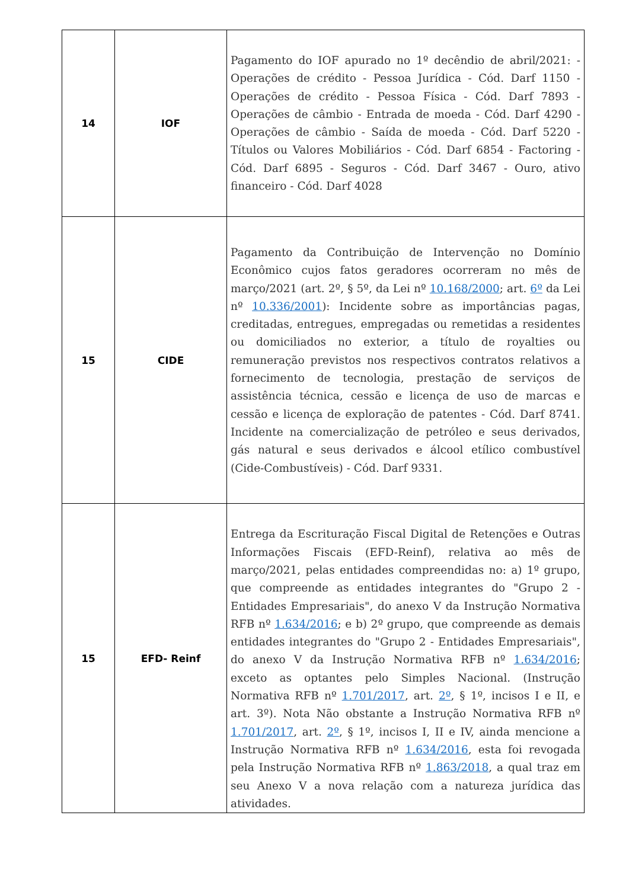| 14 | IOF | Pagamento do IOF apurado no 1º decêndio de abril/2021: - Operações de crédito - Pessoa Jurídica - Cód. Darf 1150 - Operações de crédito - Pessoa Física - Cód. Darf 7893 - Operações de câmbio - Entrada de moeda - Cód. Darf 4290 - Operações de câmbio - Saída de moeda - Cód. Darf 5220 - Títulos ou Valores Mobiliários - Cód. Darf 6854 - Factoring - Cód. Darf 6895 - Seguros - Cód. Darf 3467 - Ouro, ativo financeiro - Cód. Darf 4028 |
| 15 | CIDE | Pagamento da Contribuição de Intervenção no Domínio Econômico cujos fatos geradores ocorreram no mês de março/2021 (art. 2º, § 5º, da Lei nº 10.168/2000 ; art. 6º da Lei nº 10.336/2001 ): Incidente sobre as importâncias pagas, creditadas, entregues, empregadas ou remetidas a residentes ou domiciliados no exterior, a título de royalties ou remuneração previstos nos respectivos contratos relativos a fornecimento de tecnologia, prestação de serviços de assistência técnica, cessão e licença de uso de marcas e cessão e licença de exploração de patentes - Cód. Darf 8741. Incidente na comercialização de petróleo e seus derivados, gás natural e seus derivados e álcool etílico combustível (Cide-Combustíveis) - Cód. Darf 9331. |
| 15 | EFD- Reinf | Entrega da Escrituração Fiscal Digital de Retenções e Outras Informações Fiscais (EFD-Reinf), relativa ao mês de março/2021, pelas entidades compreendidas no: a) 1º grupo, que compreende as entidades integrantes do "Grupo 2 - Entidades Empresariais", do anexo V da Instrução Normativa RFB nº 1.634/2016 ; e b) 2º grupo, que compreende as demais entidades integrantes do "Grupo 2 - Entidades Empresariais", do anexo V da Instrução Normativa RFB nº 1.634/2016 ; exceto as optantes pelo Simples Nacional. (Instrução Normativa RFB nº 1.701/2017 , art. 2º , § 1º, incisos I e II, e art. 3º). Nota Não obstante a Instrução Normativa RFB nº 1.701/2017 , art. 2º , § 1º, incisos I, II e IV, ainda mencione a Instrução Normativa RFB nº 1.634/2016 , esta foi revogada pela Instrução Normativa RFB nº 1.863/2018 , a qual traz em seu Anexo V a nova relação com a natureza jurídica das atividades. |